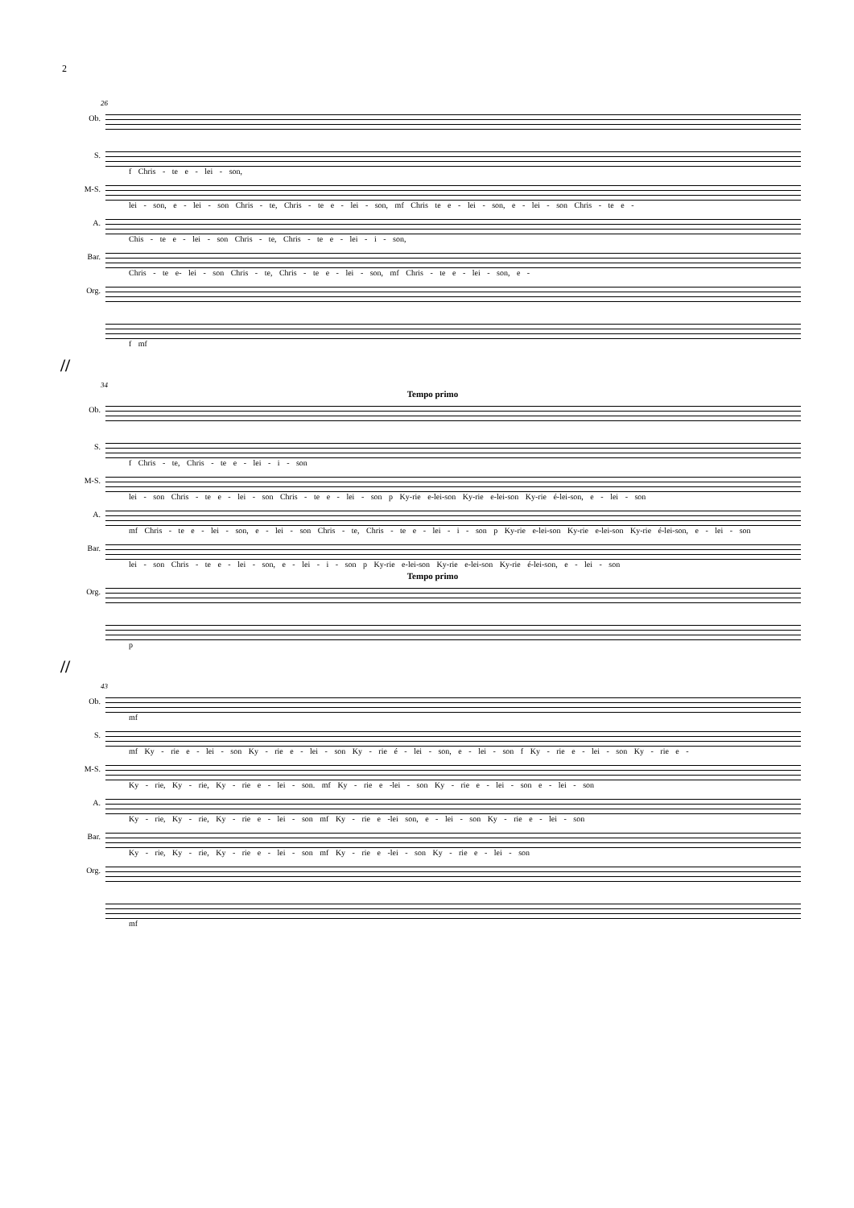2
26
Ob.
S.
f Chris - te e - lei - son,
M-S.
lei - son, e - lei - son Chris - te, Chris - te e - lei - son, mf Chris te e - lei - son, e - lei - son Chris - te e -
A.
Chis - te e - lei - son Chris - te, Chris - te e - lei - i - son,
Bar.
Chris - te e- lei - son Chris - te, Chris - te e - lei - son, mf Chris - te e - lei - son, e -
Org.
f mf
//
34
Tempo primo
Ob.
S.
f Chris - te, Chris - te e - lei - i - son
M-S.
lei - son Chris - te e - lei - son Chris - te e - lei - son p Ky-rie e-lei-son Ky-rie e-lei-son Ky-rie é-lei-son, e - lei - son
A.
mf Chris - te e - lei - son, e - lei - son Chris - te, Chris - te e - lei - i - son p Ky-rie e-lei-son Ky-rie e-lei-son Ky-rie é-lei-son, e - lei - son
Bar.
lei - son Chris - te e - lei - son, e - lei - i - son p Ky-rie e-lei-son Ky-rie e-lei-son Ky-rie é-lei-son, e - lei - son
Tempo primo
Org.
p
//
43
Ob.
mf
S.
mf Ky - rie e - lei - son Ky - rie e - lei - son Ky - rie é - lei - son, e - lei - son f Ky - rie e - lei - son Ky - rie e -
M-S.
Ky - rie, Ky - rie, Ky - rie e - lei - son. mf Ky - rie e -lei - son Ky - rie e - lei - son e - lei - son
A.
Ky - rie, Ky - rie, Ky - rie e - lei - son mf Ky - rie e -lei son, e - lei - son Ky - rie e - lei - son
Bar.
Ky - rie, Ky - rie, Ky - rie e - lei - son mf Ky - rie e -lei - son Ky - rie e - lei - son
Org.
mf